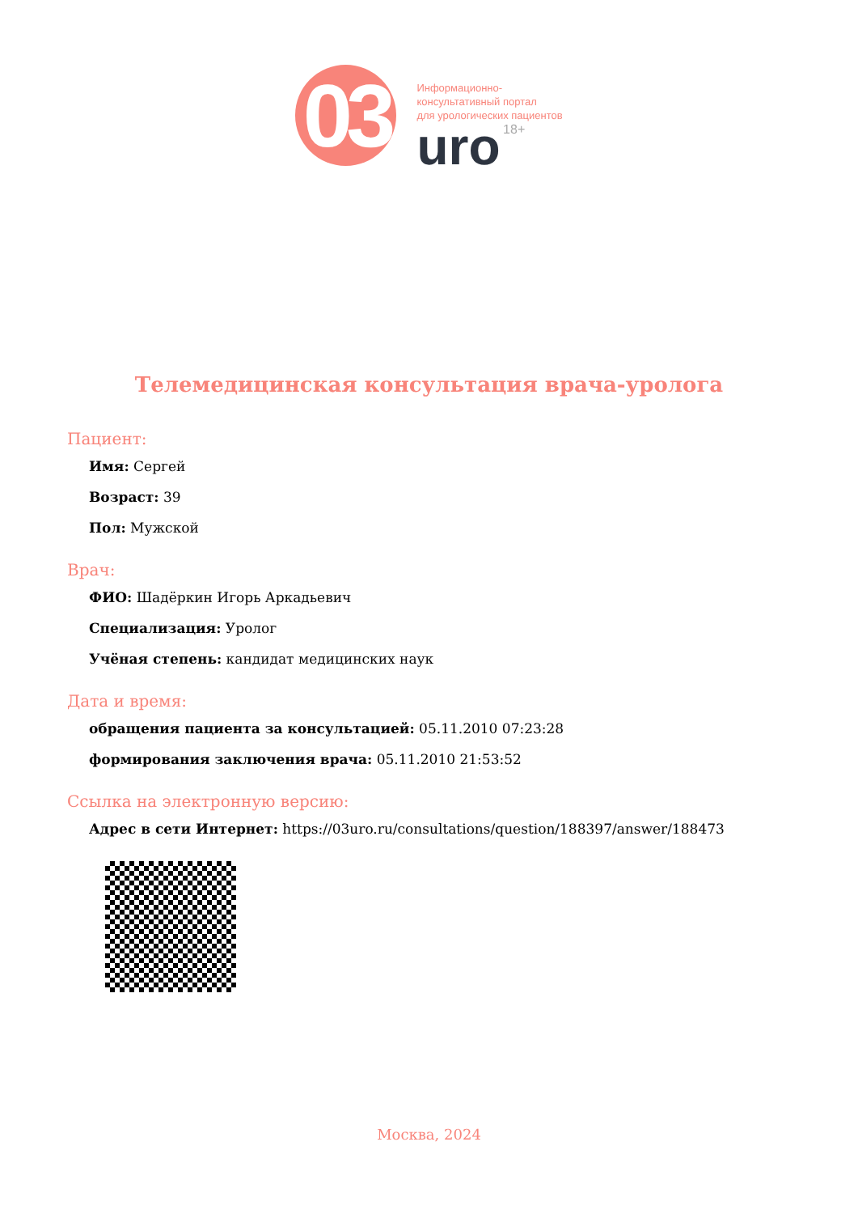03
Информационно-
консультативный портал
для урологических пациентов
uro 18+
Телемедицинская консультация врача-уролога
Пациент:
Имя: Сергей
Возраст: 39
Пол: Мужской
Врач:
ФИО: Шадёркин Игорь Аркадьевич
Специализация: Уролог
Учёная степень: кандидат медицинских наук
Дата и время:
обращения пациента за консультацией: 05.11.2010 07:23:28
формирования заключения врача: 05.11.2010 21:53:52
Ссылка на электронную версию:
Адрес в сети Интернет: https://03uro.ru/consultations/question/188397/answer/188473
Москва, 2024